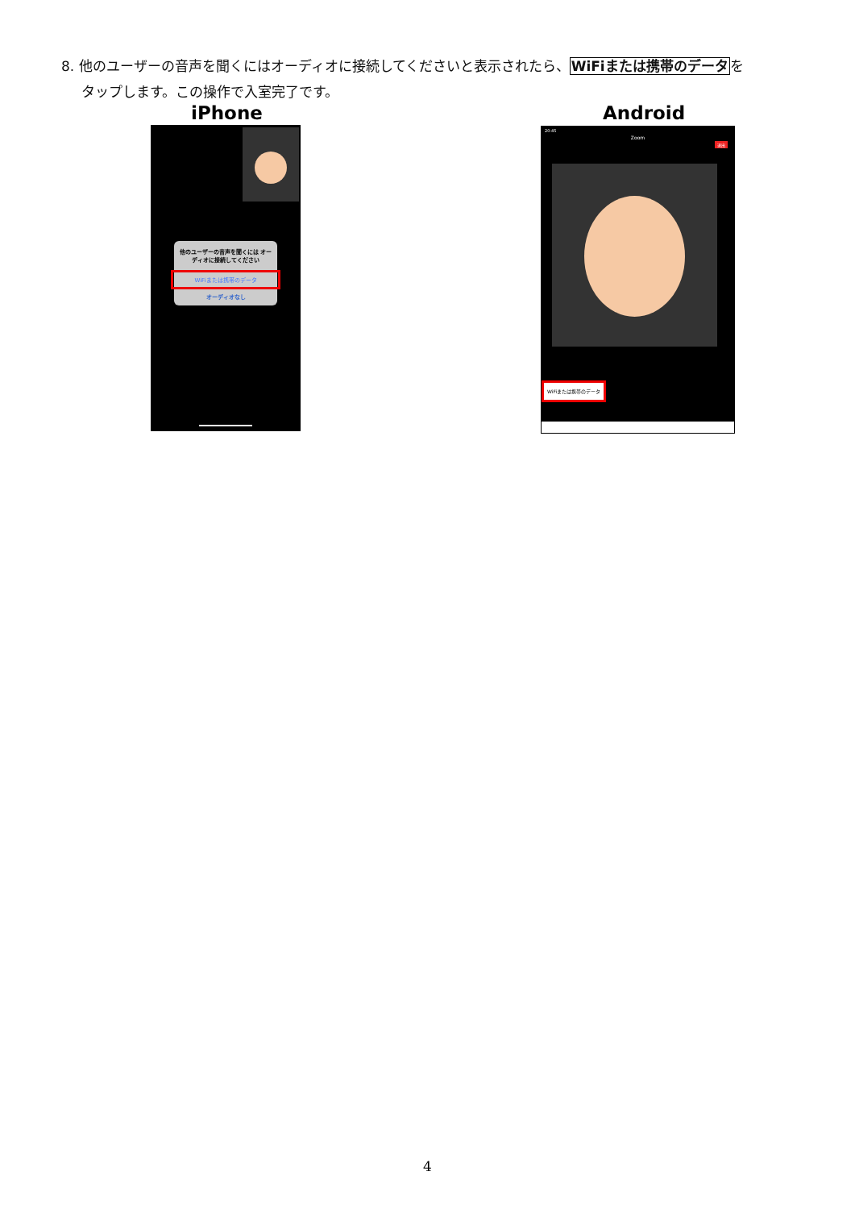8. 他のユーザーの音声を聞くにはオーディオに接続してくださいと表示されたら、WiFiまたは携帯のデータを
タップします。この操作で入室完了です。
iPhone Android
他のユーザーの音声を聞くには オーディオに接続してください
WiFiまたは携帯のデータ
オーディオなし
20:45
Zoom
退出
WiFiまたは携帯のデータ
4